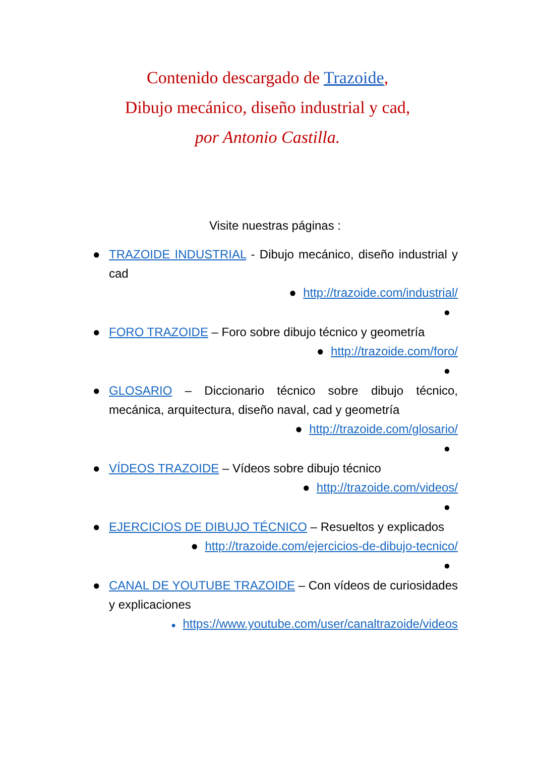Contenido descargado de Trazoide,
Dibujo mecánico, diseño industrial y cad,
por Antonio Castilla.
Visite nuestras páginas :
● TRAZOIDE INDUSTRIAL - Dibujo mecánico, diseño industrial y cad
● http://trazoide.com/industrial/
●
● FORO TRAZOIDE – Foro sobre dibujo técnico y geometría
● http://trazoide.com/foro/
●
● GLOSARIO – Diccionario técnico sobre dibujo técnico, mecánica, arquitectura, diseño naval, cad y geometría
● http://trazoide.com/glosario/
●
● VÍDEOS TRAZOIDE – Vídeos sobre dibujo técnico
● http://trazoide.com/videos/
●
● EJERCICIOS DE DIBUJO TÉCNICO – Resueltos y explicados
● http://trazoide.com/ejercicios-de-dibujo-tecnico/
●
● CANAL DE YOUTUBE TRAZOIDE – Con vídeos de curiosidades y explicaciones
● https://www.youtube.com/user/canaltrazoide/videos